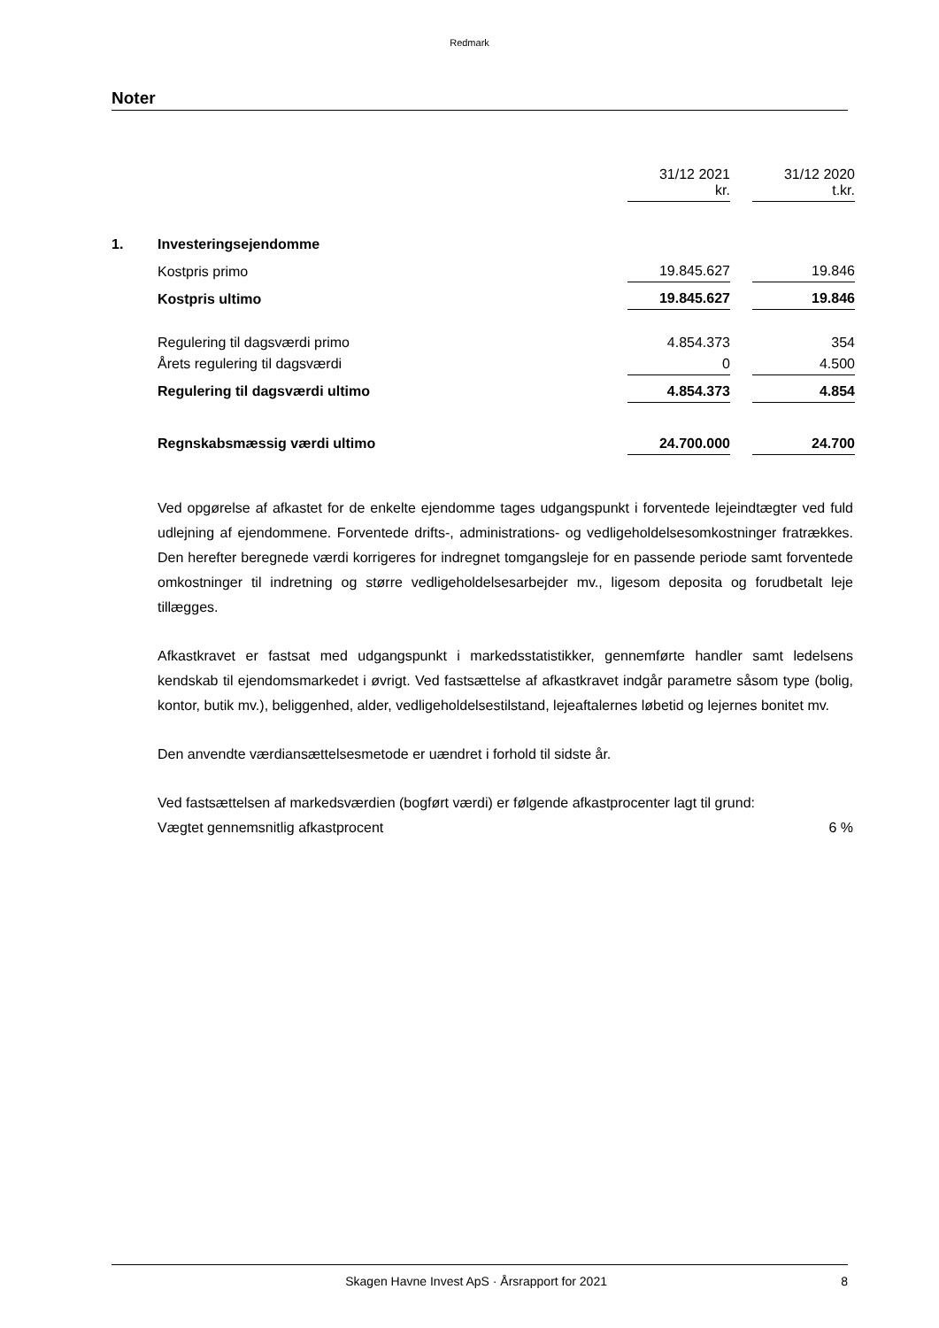Redmark
Noter
| | | 31/12 2021 kr. | | 31/12 2020 t.kr. |
| 1. | Investeringsejendomme | | | |
| | Kostpris primo | 19.845.627 | | 19.846 |
| | Kostpris ultimo | 19.845.627 | | 19.846 |
| | Regulering til dagsværdi primo | 4.854.373 | | 354 |
| | Årets regulering til dagsværdi | 0 | | 4.500 |
| | Regulering til dagsværdi ultimo | 4.854.373 | | 4.854 |
| | Regnskabsmæssig værdi ultimo | 24.700.000 | | 24.700 |
Ved opgørelse af afkastet for de enkelte ejendomme tages udgangspunkt i forventede lejeindtægter ved fuld udlejning af ejendommene. Forventede drifts-, administrations- og vedligeholdelsesomkostninger fratrækkes. Den herefter beregnede værdi korrigeres for indregnet tomgangsleje for en passende periode samt forventede omkostninger til indretning og større vedligeholdelsesarbejder mv., ligesom deposita og forudbetalt leje tillægges.
Afkastkravet er fastsat med udgangspunkt i markedsstatistikker, gennemførte handler samt ledelsens kendskab til ejendomsmarkedet i øvrigt. Ved fastsættelse af afkastkravet indgår parametre såsom type (bolig, kontor, butik mv.), beliggenhed, alder, vedligeholdelsestilstand, lejeaftalernes løbetid og lejernes bonitet mv.
Den anvendte værdiansættelsesmetode er uændret i forhold til sidste år.
Ved fastsættelsen af markedsværdien (bogført værdi) er følgende afkastprocenter lagt til grund:
Vægtet gennemsnitlig afkastprocent 6 %
Skagen Havne Invest ApS · Årsrapport for 2021 8